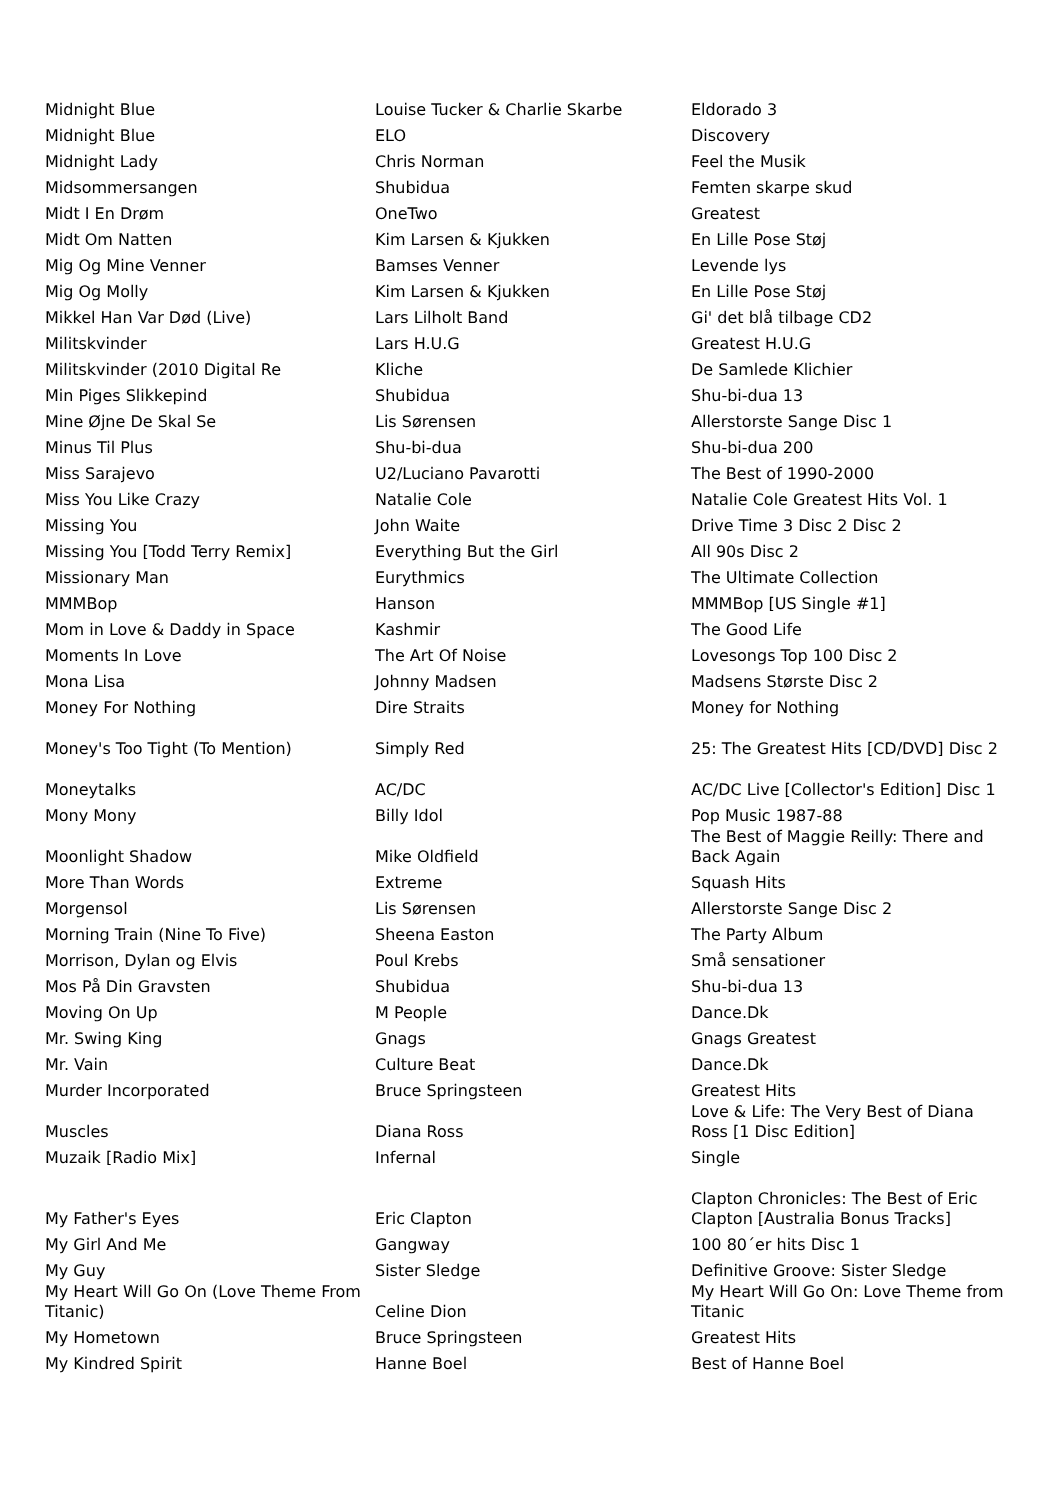| Midnight Blue | Louise Tucker & Charlie Skarbe | Eldorado 3 |
| Midnight Blue | ELO | Discovery |
| Midnight Lady | Chris Norman | Feel the Musik |
| Midsommersangen | Shubidua | Femten skarpe skud |
| Midt I En Drøm | OneTwo | Greatest |
| Midt Om Natten | Kim Larsen & Kjukken | En Lille Pose Støj |
| Mig Og Mine Venner | Bamses Venner | Levende lys |
| Mig Og Molly | Kim Larsen & Kjukken | En Lille Pose Støj |
| Mikkel Han Var Død (Live) | Lars Lilholt Band | Gi' det blå tilbage CD2 |
| Militskvinder | Lars H.U.G | Greatest H.U.G |
| Militskvinder (2010 Digital Re | Kliche | De Samlede Klichier |
| Min Piges Slikkepind | Shubidua | Shu-bi-dua 13 |
| Mine Øjne De Skal Se | Lis Sørensen | Allerstorste Sange Disc 1 |
| Minus Til Plus | Shu-bi-dua | Shu-bi-dua 200 |
| Miss Sarajevo | U2/Luciano Pavarotti | The Best of 1990-2000 |
| Miss You Like Crazy | Natalie Cole | Natalie Cole Greatest Hits Vol. 1 |
| Missing You | John Waite | Drive Time 3 Disc 2 Disc 2 |
| Missing You [Todd Terry Remix] | Everything But the Girl | All 90s Disc 2 |
| Missionary Man | Eurythmics | The Ultimate Collection |
| MMMBop | Hanson | MMMBop [US Single #1] |
| Mom in Love & Daddy in Space | Kashmir | The Good Life |
| Moments In Love | The Art Of Noise | Lovesongs Top 100 Disc 2 |
| Mona Lisa | Johnny Madsen | Madsens Største Disc 2 |
| Money For Nothing | Dire Straits | Money for Nothing |
| Money's Too Tight (To Mention) | Simply Red | 25: The Greatest Hits [CD/DVD] Disc 2 |
| Moneytalks | AC/DC | AC/DC Live [Collector's Edition] Disc 1 |
| Mony Mony | Billy Idol | Pop Music 1987-88 |
| Moonlight Shadow | Mike Oldfield | The Best of Maggie Reilly: There and Back Again |
| More Than Words | Extreme | Squash Hits |
| Morgensol | Lis Sørensen | Allerstorste Sange Disc 2 |
| Morning Train (Nine To Five) | Sheena Easton | The Party Album |
| Morrison, Dylan og Elvis | Poul Krebs | Små sensationer |
| Mos På Din Gravsten | Shubidua | Shu-bi-dua 13 |
| Moving On Up | M People | Dance.Dk |
| Mr. Swing King | Gnags | Gnags Greatest |
| Mr. Vain | Culture Beat | Dance.Dk |
| Murder Incorporated | Bruce Springsteen | Greatest Hits |
| Muscles | Diana Ross | Love & Life: The Very Best of Diana Ross [1 Disc Edition] |
| Muzaik [Radio Mix] | Infernal | Single |
| My Father's Eyes | Eric Clapton | Clapton Chronicles: The Best of Eric Clapton [Australia Bonus Tracks] |
| My Girl And Me | Gangway | 100 80´er hits Disc 1 |
| My Guy | Sister Sledge | Definitive Groove: Sister Sledge |
| My Heart Will Go On (Love Theme From Titanic) | Celine Dion | My Heart Will Go On: Love Theme from Titanic |
| My Hometown | Bruce Springsteen | Greatest Hits |
| My Kindred Spirit | Hanne Boel | Best of Hanne Boel |